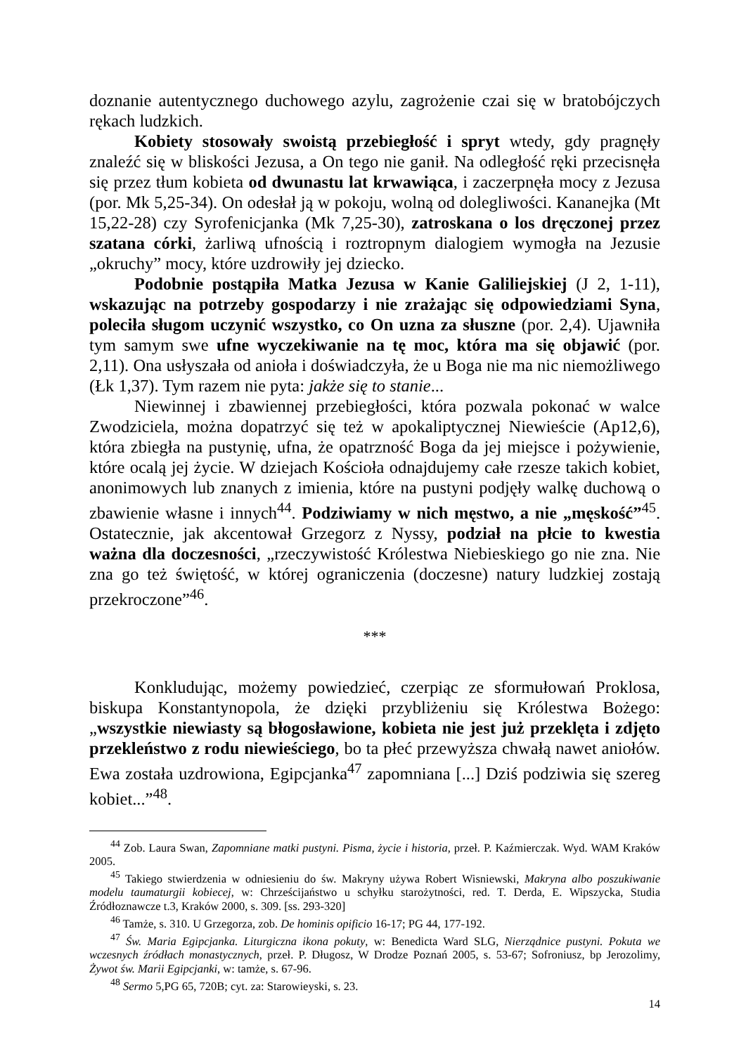doznanie autentycznego duchowego azylu, zagrożenie czai się w bratobójczych rękach ludzkich.
Kobiety stosowały swoistą przebiegłość i spryt wtedy, gdy pragnęły znaleźć się w bliskości Jezusa, a On tego nie ganił. Na odległość ręki przecisnęła się przez tłum kobieta od dwunastu lat krwawiąca, i zaczerpnęła mocy z Jezusa (por. Mk 5,25-34). On odesłał ją w pokoju, wolną od dolegliwości. Kananejka (Mt 15,22-28) czy Syrofenicjanka (Mk 7,25-30), zatroskana o los dręczonej przez szatana córki, żarliwą ufnością i roztropnym dialogiem wymogła na Jezusie „okruchy” mocy, które uzdrowiły jej dziecko.
Podobnie postąpiła Matka Jezusa w Kanie Galiliejskiej (J 2, 1-11), wskazując na potrzeby gospodarzy i nie zrażając się odpowiedziami Syna, poleciła sługom uczynić wszystko, co On uzna za słuszne (por. 2,4). Ujawniła tym samym swe ufne wyczekiwanie na tę moc, która ma się objawić (por. 2,11). Ona usłyszała od anioła i doświadczyła, że u Boga nie ma nic niemożliwego (Łk 1,37). Tym razem nie pyta: jakże się to stanie...
Niewinnej i zbawiennej przebiegłości, która pozwala pokonać w walce Zwodziciela, można dopatrzyć się też w apokaliptycznej Niewieście (Ap12,6), która zbiegła na pustynię, ufna, że opatrzność Boga da jej miejsce i pożywienie, które ocalą jej życie. W dziejach Kościoła odnajdujemy całe rzesze takich kobiet, anonimowych lub znanych z imienia, które na pustyni podjęły walkę duchową o zbawienie własne i innych<sup>44</sup>. Podziwiamy w nich męstwo, a nie „męskość”<sup>45</sup>. Ostatecznie, jak akcentował Grzegorz z Nyssy, podział na płcie to kwestia ważna dla doczesności, „rzeczywistość Królestwa Niebieskiego go nie zna. Nie zna go też świętość, w której ograniczenia (doczesne) natury ludzkiej zostają przekroczone”<sup>46</sup>.
***
Konkludując, możemy powiedzieć, czerpiąc ze sformułowań Proklosa, biskupa Konstantynopola, że dzięki przybliżeniu się Królestwa Bożego: „wszystkie niewiasty są błogosławione, kobieta nie jest już przeklęta i zdjęto przekleństwo z rodu niewieściego, bo ta płeć przewyższa chwałą nawet aniołów. Ewa została uzdrowiona, Egipcjanka<sup>47</sup> zapomniana [...] Dziś podziwia się szereg kobiet...”<sup>48</sup>.
<sup>44</sup> Zob. Laura Swan, Zapomniane matki pustyni. Pisma, życie i historia, przeł. P. Kaźmierczak. Wyd. WAM Kraków 2005.
<sup>45</sup> Takiego stwierdzenia w odniesieniu do św. Makryny używa Robert Wisniewski, Makryna albo poszukiwanie modelu taumaturgii kobiecej, w: Chrześcijaństwo u schyłku starożytności, red. T. Derda, E. Wipszycka, Studia Źródłoznawcze t.3, Kraków 2000, s. 309. [ss. 293-320]
<sup>46</sup> Tamże, s. 310. U Grzegorza, zob. De hominis opificio 16-17; PG 44, 177-192.
<sup>47</sup> Św. Maria Egipcjanka. Liturgiczna ikona pokuty, w: Benedicta Ward SLG, Nierządnice pustyni. Pokuta we wczesnych źródłach monastycznych, przeł. P. Długosz, W Drodze Poznań 2005, s. 53-67; Sofroniusz, bp Jerozolimy, Żywot św. Marii Egipcjanki, w: tamże, s. 67-96.
<sup>48</sup> Sermo 5,PG 65, 720B; cyt. za: Starowieyski, s. 23.
14